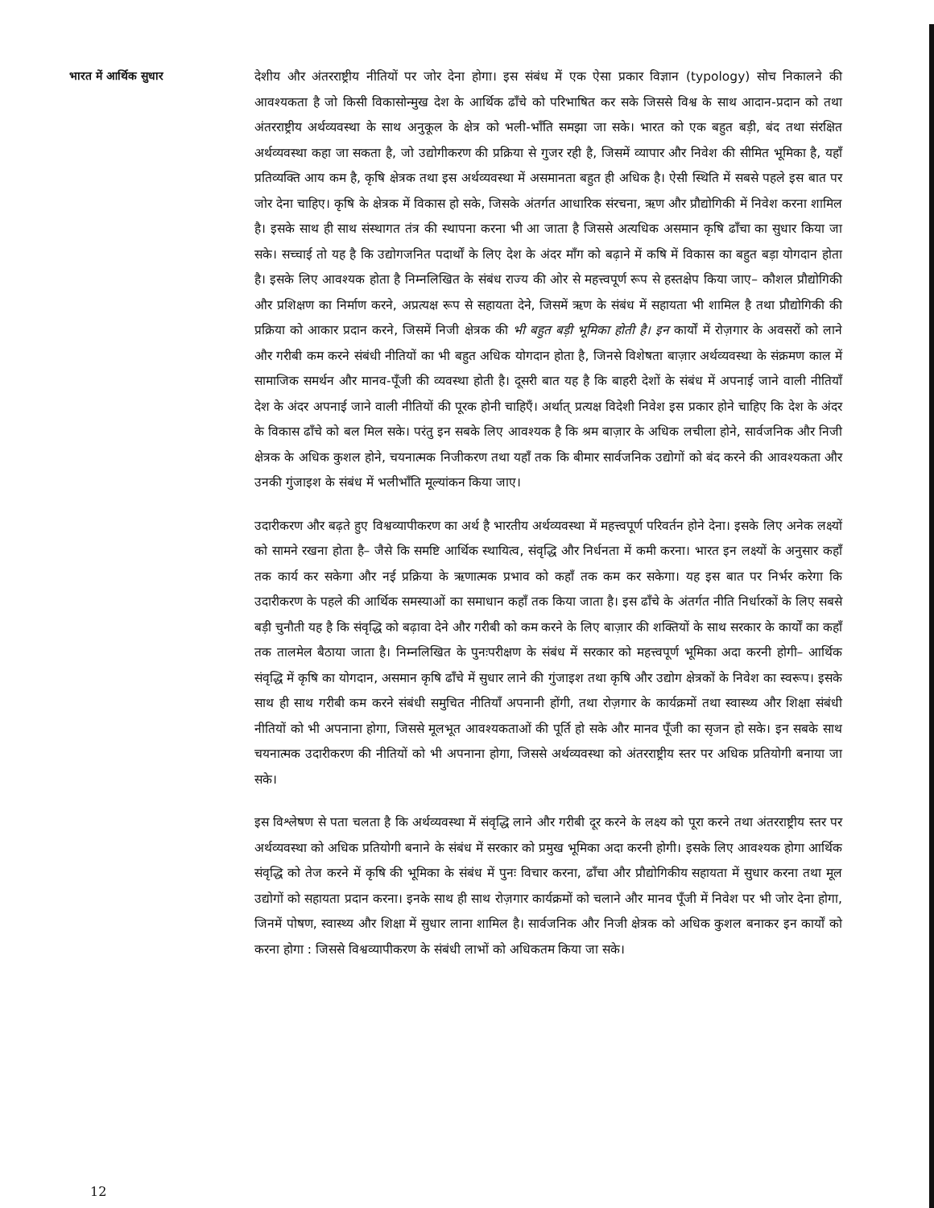भारत में आर्थिक सुधार
देशीय और अंतरराष्ट्रीय नीतियों पर जोर देना होगा। इस संबंध में एक ऐसा प्रकार विज्ञान (typology) सोच निकालने की आवश्यकता है जो किसी विकासोन्मुख देश के आर्थिक ढाँचे को परिभाषित कर सके जिससे विश्व के साथ आदान-प्रदान को तथा अंतरराष्ट्रीय अर्थव्यवस्था के साथ अनुकूल के क्षेत्र को भली-भाँति समझा जा सके। भारत को एक बहुत बड़ी, बंद तथा संरक्षित अर्थव्यवस्था कहा जा सकता है, जो उद्योगीकरण की प्रक्रिया से गुजर रही है, जिसमें व्यापार और निवेश की सीमित भूमिका है, यहाँ प्रतिव्यक्ति आय कम है, कृषि क्षेत्रक तथा इस अर्थव्यवस्था में असमानता बहुत ही अधिक है। ऐसी स्थिति में सबसे पहले इस बात पर जोर देना चाहिए। कृषि के क्षेत्रक में विकास हो सके, जिसके अंतर्गत आधारिक संरचना, ऋण और प्रौद्योगिकी में निवेश करना शामिल है। इसके साथ ही साथ संस्थागत तंत्र की स्थापना करना भी आ जाता है जिससे अत्यधिक असमान कृषि ढाँचा का सुधार किया जा सके। सच्चाई तो यह है कि उद्योगजनित पदार्थों के लिए देश के अंदर माँग को बढ़ाने में कषि में विकास का बहुत बड़ा योगदान होता है। इसके लिए आवश्यक होता है निम्नलिखित के संबंध राज्य की ओर से महत्त्वपूर्ण रूप से हस्तक्षेप किया जाए– कौशल प्रौद्योगिकी और प्रशिक्षण का निर्माण करने, अप्रत्यक्ष रूप से सहायता देने, जिसमें ऋण के संबंध में सहायता भी शामिल है तथा प्रौद्योगिकी की प्रक्रिया को आकार प्रदान करने, जिसमें निजी क्षेत्रक की भी बहुत बड़ी भूमिका होती है। इन कार्यों में रोज़गार के अवसरों को लाने और गरीबी कम करने संबंधी नीतियों का भी बहुत अधिक योगदान होता है, जिनसे विशेषता बाज़ार अर्थव्यवस्था के संक्रमण काल में सामाजिक समर्थन और मानव-पूँजी की व्यवस्था होती है। दूसरी बात यह है कि बाहरी देशों के संबंध में अपनाई जाने वाली नीतियाँ देश के अंदर अपनाई जाने वाली नीतियों की पूरक होनी चाहिएँ। अर्थात् प्रत्यक्ष विदेशी निवेश इस प्रकार होने चाहिए कि देश के अंदर के विकास ढाँचे को बल मिल सके। परंतु इन सबके लिए आवश्यक है कि श्रम बाज़ार के अधिक लचीला होने, सार्वजनिक और निजी क्षेत्रक के अधिक कुशल होने, चयनात्मक निजीकरण तथा यहाँ तक कि बीमार सार्वजनिक उद्योगों को बंद करने की आवश्यकता और उनकी गुंजाइश के संबंध में भलीभाँति मूल्यांकन किया जाए।
उदारीकरण और बढ़ते हुए विश्वव्यापीकरण का अर्थ है भारतीय अर्थव्यवस्था में महत्त्वपूर्ण परिवर्तन होने देना। इसके लिए अनेक लक्ष्यों को सामने रखना होता है– जैसे कि समष्टि आर्थिक स्थायित्व, संवृद्धि और निर्धनता में कमी करना। भारत इन लक्ष्यों के अनुसार कहाँ तक कार्य कर सकेगा और नई प्रक्रिया के ऋणात्मक प्रभाव को कहाँ तक कम कर सकेगा। यह इस बात पर निर्भर करेगा कि उदारीकरण के पहले की आर्थिक समस्याओं का समाधान कहाँ तक किया जाता है। इस ढाँचे के अंतर्गत नीति निर्धारकों के लिए सबसे बड़ी चुनौती यह है कि संवृद्धि को बढ़ावा देने और गरीबी को कम करने के लिए बाज़ार की शक्तियों के साथ सरकार के कार्यों का कहाँ तक तालमेल बैठाया जाता है। निम्नलिखित के पुनःपरीक्षण के संबंध में सरकार को महत्त्वपूर्ण भूमिका अदा करनी होगी– आर्थिक संवृद्धि में कृषि का योगदान, असमान कृषि ढाँचे में सुधार लाने की गुंजाइश तथा कृषि और उद्योग क्षेत्रकों के निवेश का स्वरूप। इसके साथ ही साथ गरीबी कम करने संबंधी समुचित नीतियाँ अपनानी होंगी, तथा रोज़गार के कार्यक्रमों तथा स्वास्थ्य और शिक्षा संबंधी नीतियों को भी अपनाना होगा, जिससे मूलभूत आवश्यकताओं की पूर्ति हो सके और मानव पूँजी का सृजन हो सके। इन सबके साथ चयनात्मक उदारीकरण की नीतियों को भी अपनाना होगा, जिससे अर्थव्यवस्था को अंतरराष्ट्रीय स्तर पर अधिक प्रतियोगी बनाया जा सके।
इस विश्लेषण से पता चलता है कि अर्थव्यवस्था में संवृद्धि लाने और गरीबी दूर करने के लक्ष्य को पूरा करने तथा अंतरराष्ट्रीय स्तर पर अर्थव्यवस्था को अधिक प्रतियोगी बनाने के संबंध में सरकार को प्रमुख भूमिका अदा करनी होगी। इसके लिए आवश्यक होगा आर्थिक संवृद्धि को तेज करने में कृषि की भूमिका के संबंध में पुनः विचार करना, ढाँचा और प्रौद्योगिकीय सहायता में सुधार करना तथा मूल उद्योगों को सहायता प्रदान करना। इनके साथ ही साथ रोज़गार कार्यक्रमों को चलाने और मानव पूँजी में निवेश पर भी जोर देना होगा, जिनमें पोषण, स्वास्थ्य और शिक्षा में सुधार लाना शामिल है। सार्वजनिक और निजी क्षेत्रक को अधिक कुशल बनाकर इन कार्यों को करना होगा : जिससे विश्वव्यापीकरण के संबंधी लाभों को अधिकतम किया जा सके।
12